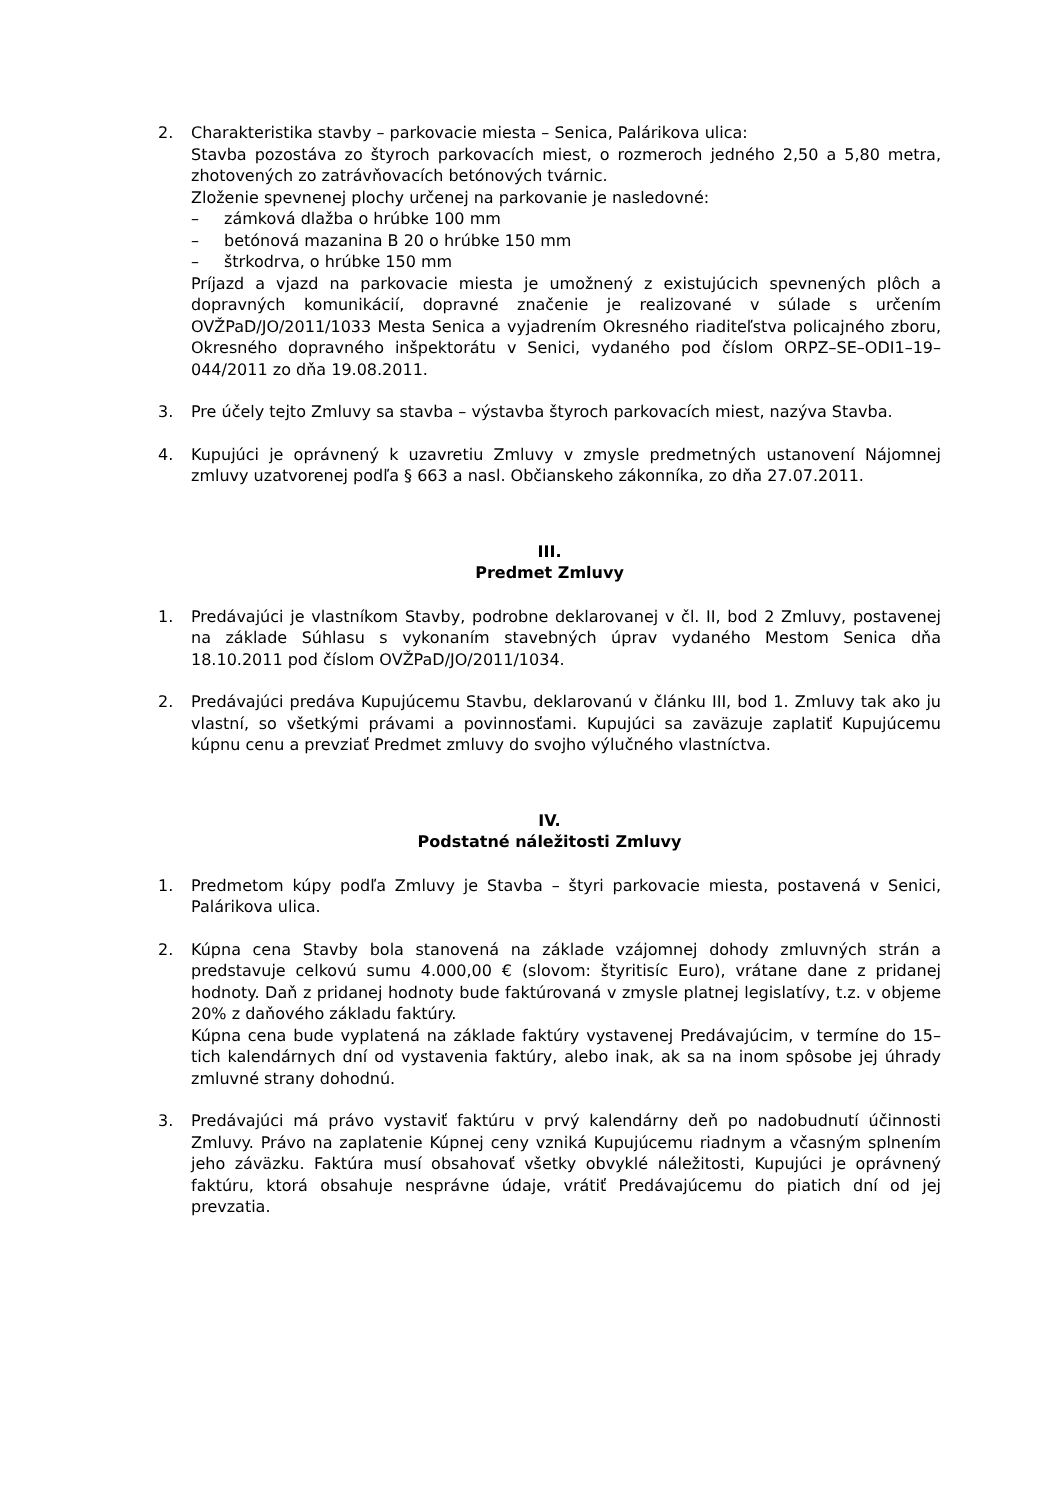2. Charakteristika stavby – parkovacie miesta – Senica, Palárikova ulica:
Stavba pozostáva zo štyroch parkovacích miest, o rozmeroch jedného 2,50 a 5,80 metra, zhotovených zo zatrávňovacích betónových tvárnic.
Zloženie spevnenej plochy určenej na parkovanie je nasledovné:
– zámková dlažba o hrúbke 100 mm
– betónová mazanina B 20 o hrúbke 150 mm
– štrkodrva, o hrúbke 150 mm
Príjazd a vjazd na parkovacie miesta je umožnený z existujúcich spevnených plôch a dopravných komunikácií, dopravné značenie je realizované v súlade s určením OVŽPaD/JO/2011/1033 Mesta Senica a vyjadrením Okresného riaditeľstva policajného zboru, Okresného dopravného inšpektorátu v Senici, vydaného pod číslom ORPZ–SE–ODI1–19–044/2011 zo dňa 19.08.2011.
3. Pre účely tejto Zmluvy sa stavba – výstavba štyroch parkovacích miest, nazýva Stavba.
4. Kupujúci je oprávnený k uzavretiu Zmluvy v zmysle predmetných ustanovení Nájomnej zmluvy uzatvorenej podľa § 663 a nasl. Občianskeho zákonníka, zo dňa 27.07.2011.
III.
Predmet Zmluvy
1. Predávajúci je vlastníkom Stavby, podrobne deklarovanej v čl. II, bod 2 Zmluvy, postavenej na základe Súhlasu s vykonaním stavebných úprav vydaného Mestom Senica dňa 18.10.2011 pod číslom OVŽPaD/JO/2011/1034.
2. Predávajúci predáva Kupujúcemu Stavbu, deklarovanú v článku III, bod 1. Zmluvy tak ako ju vlastní, so všetkými právami a povinnosťami. Kupujúci sa zaväzuje zaplatiť Kupujúcemu kúpnu cenu a prevziať Predmet zmluvy do svojho výlučného vlastníctva.
IV.
Podstatné náležitosti Zmluvy
1. Predmetom kúpy podľa Zmluvy je Stavba – štyri parkovacie miesta, postavená v Senici, Palárikova ulica.
2. Kúpna cena Stavby bola stanovená na základe vzájomnej dohody zmluvných strán a predstavuje celkovú sumu 4.000,00 € (slovom: štyritisíc Euro), vrátane dane z pridanej hodnoty. Daň z pridanej hodnoty bude faktúrovaná v zmysle platnej legislatívy, t.z. v objeme 20% z daňového základu faktúry.
Kúpna cena bude vyplatená na základe faktúry vystavenej Predávajúcim, v termíne do 15–tich kalendárnych dní od vystavenia faktúry, alebo inak, ak sa na inom spôsobe jej úhrady zmluvné strany dohodnú.
3. Predávajúci má právo vystaviť faktúru v prvý kalendárny deň po nadobudnutí účinnosti Zmluvy. Právo na zaplatenie Kúpnej ceny vzniká Kupujúcemu riadnym a včasným splnením jeho záväzku. Faktúra musí obsahovať všetky obvyklé náležitosti, Kupujúci je oprávnený faktúru, ktorá obsahuje nesprávne údaje, vrátiť Predávajúcemu do piatich dní od jej prevzatia.